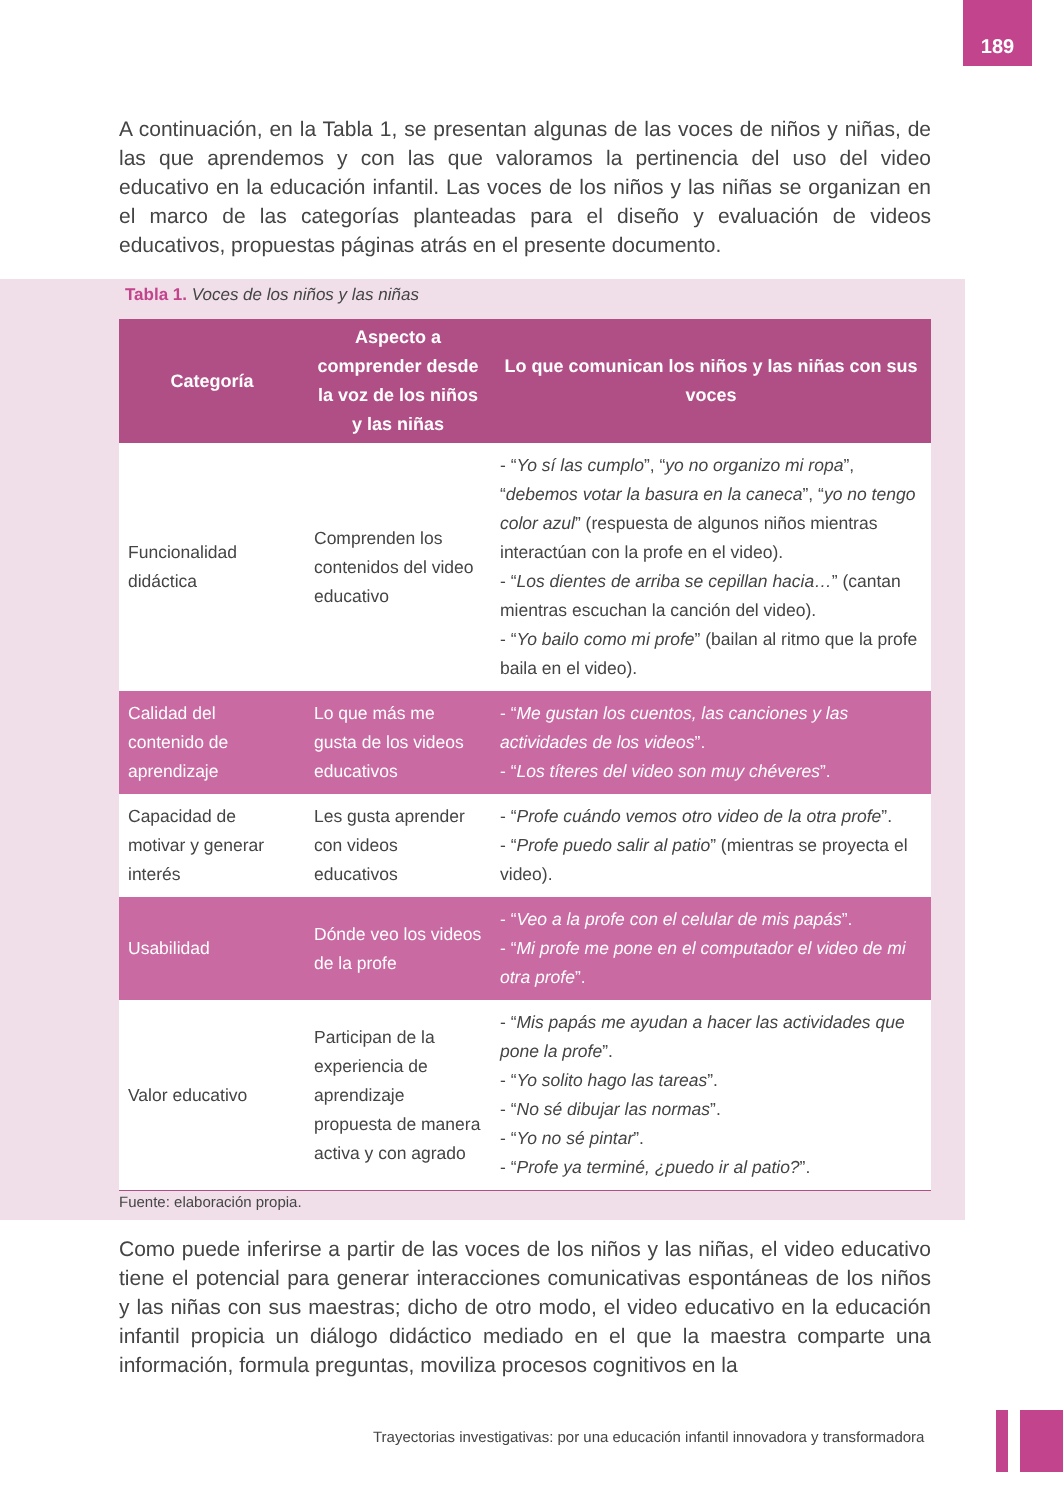189
A continuación, en la Tabla 1, se presentan algunas de las voces de niños y niñas, de las que aprendemos y con las que valoramos la pertinencia del uso del video educativo en la educación infantil. Las voces de los niños y las niñas se organizan en el marco de las categorías planteadas para el diseño y evaluación de videos educativos, propuestas páginas atrás en el presente documento.
Tabla 1. Voces de los niños y las niñas
| Categoría | Aspecto a comprender desde la voz de los niños y las niñas | Lo que comunican los niños y las niñas con sus voces |
| --- | --- | --- |
| Funcionalidad didáctica | Comprenden los contenidos del video educativo | - “ Yo sí las cumplo ”, “ yo no organizo mi ropa ”, “ debemos votar la basura en la caneca ”, “ yo no tengo color azul ” (respuesta de algunos niños mientras interactúan con la profe en el video). - “ Los dientes de arriba se cepillan hacia… ” (cantan mientras escuchan la canción del video). - “ Yo bailo como mi profe ” (bailan al ritmo que la profe baila en el video). |
| Calidad del contenido de aprendizaje | Lo que más me gusta de los videos educativos | - “ Me gustan los cuentos, las canciones y las actividades de los videos ”. - “ Los títeres del video son muy chéveres ”. |
| Capacidad de motivar y generar interés | Les gusta aprender con videos educativos | - “ Profe cuándo vemos otro video de la otra profe ”. - “ Profe puedo salir al patio ” (mientras se proyecta el video). |
| Usabilidad | Dónde veo los videos de la profe | - “ Veo a la profe con el celular de mis papás ”. - “ Mi profe me pone en el computador el video de mi otra profe ”. |
| Valor educativo | Participan de la experiencia de aprendizaje propuesta de manera activa y con agrado | - “ Mis papás me ayudan a hacer las actividades que pone la profe ”. - “ Yo solito hago las tareas ”. - “ No sé dibujar las normas ”. - “ Yo no sé pintar ”. - “ Profe ya terminé, ¿puedo ir al patio? ”. |
Fuente: elaboración propia.
Como puede inferirse a partir de las voces de los niños y las niñas, el video educativo tiene el potencial para generar interacciones comunicativas espontáneas de los niños y las niñas con sus maestras; dicho de otro modo, el video educativo en la educación infantil propicia un diálogo didáctico mediado en el que la maestra comparte una información, formula preguntas, moviliza procesos cognitivos en la
Trayectorias investigativas: por una educación infantil innovadora y transformadora